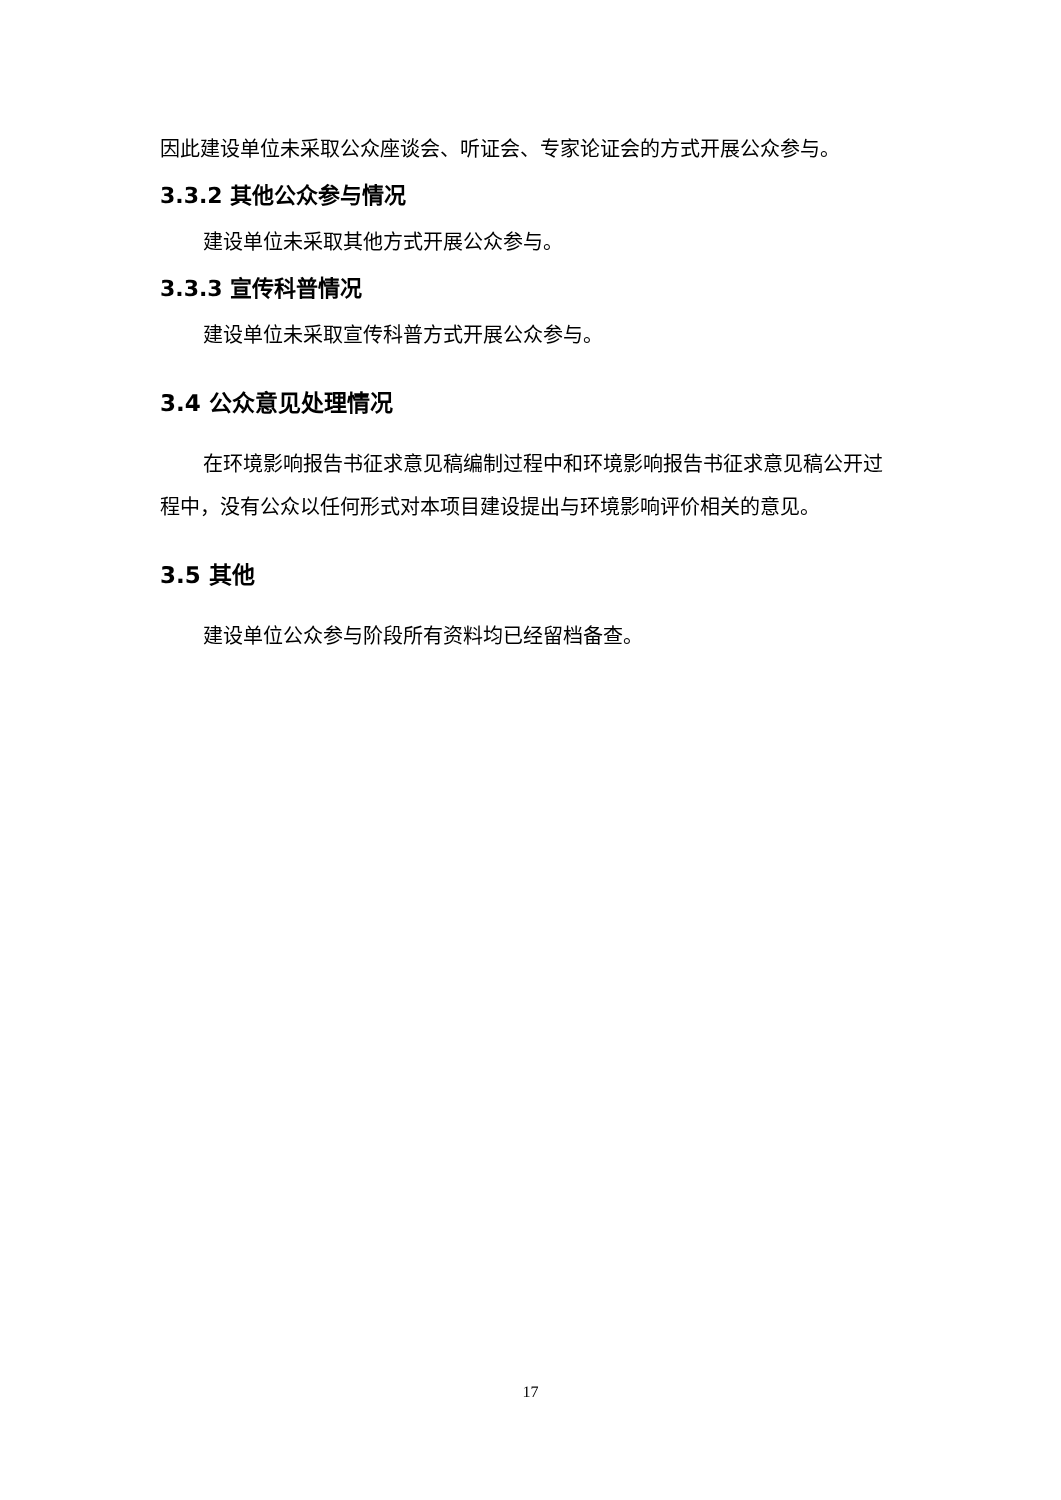因此建设单位未采取公众座谈会、听证会、专家论证会的方式开展公众参与。
3.3.2 其他公众参与情况
建设单位未采取其他方式开展公众参与。
3.3.3 宣传科普情况
建设单位未采取宣传科普方式开展公众参与。
3.4 公众意见处理情况
在环境影响报告书征求意见稿编制过程中和环境影响报告书征求意见稿公开过程中，没有公众以任何形式对本项目建设提出与环境影响评价相关的意见。
3.5 其他
建设单位公众参与阶段所有资料均已经留档备查。
17